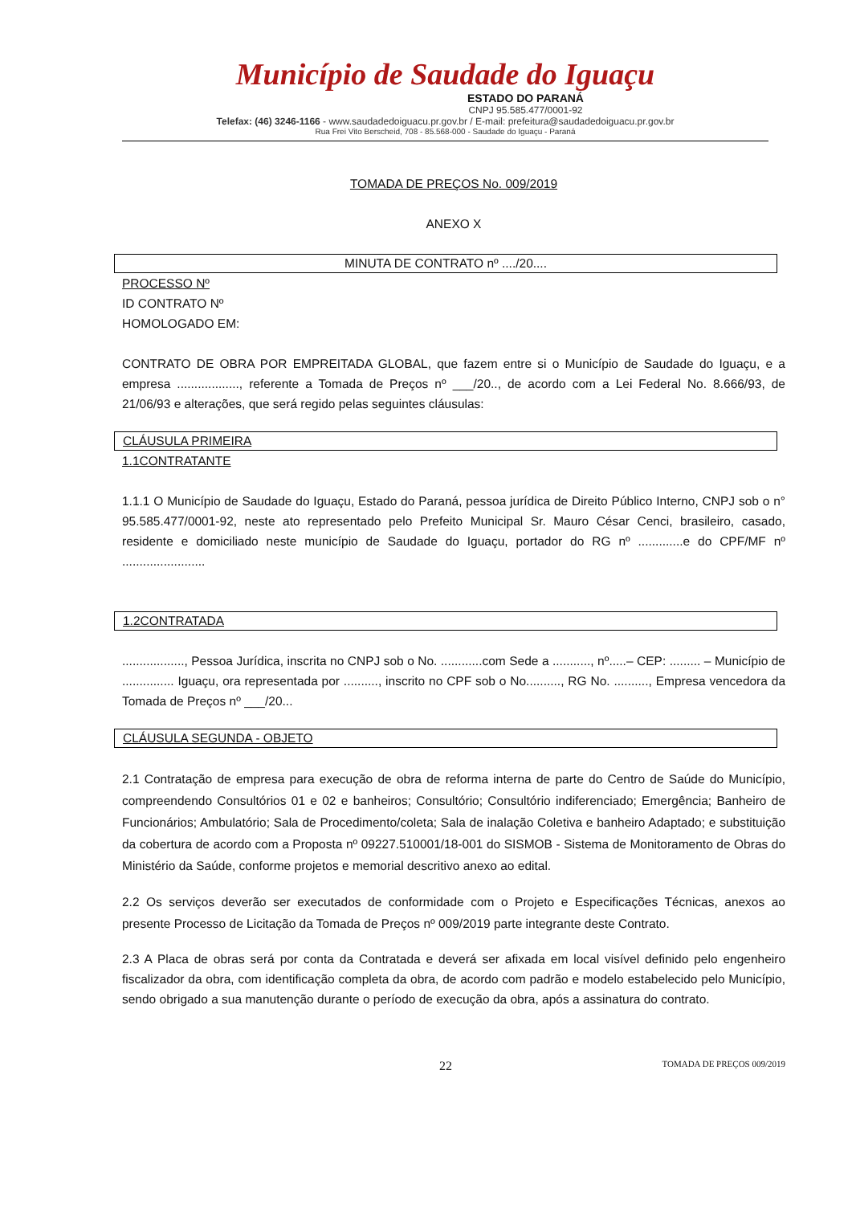Município de Saudade do Iguaçu
ESTADO DO PARANÁ
CNPJ 95.585.477/0001-92
Telefax: (46) 3246-1166 - www.saudadedoiguacu.pr.gov.br / E-mail: prefeitura@saudadedoiguacu.pr.gov.br
Rua Frei Vito Berscheid, 708 - 85.568-000 - Saudade do Iguaçu - Paraná
TOMADA DE PREÇOS No. 009/2019
ANEXO X
MINUTA DE CONTRATO nº ..../20....
PROCESSO Nº
ID CONTRATO Nº
HOMOLOGADO EM:
CONTRATO DE OBRA POR EMPREITADA GLOBAL, que fazem entre si o Município de Saudade do Iguaçu, e a empresa .................., referente a Tomada de Preços nº ___/20.., de acordo com a Lei Federal No. 8.666/93, de 21/06/93 e alterações, que será regido pelas seguintes cláusulas:
CLÁUSULA PRIMEIRA
1.1CONTRATANTE
1.1.1 O Município de Saudade do Iguaçu, Estado do Paraná, pessoa jurídica de Direito Público Interno, CNPJ sob o n° 95.585.477/0001-92, neste ato representado pelo Prefeito Municipal Sr. Mauro César Cenci, brasileiro, casado, residente e domiciliado neste município de Saudade do Iguaçu, portador do RG nº .............e do CPF/MF nº ........................
1.2CONTRATADA
.................., Pessoa Jurídica, inscrita no CNPJ sob o No. ............com Sede a ..........., nº.....– CEP: ......... – Município de ............... Iguaçu, ora representada por .........., inscrito no CPF sob o No.........., RG No. .........., Empresa vencedora da Tomada de Preços nº ___/20...
CLÁUSULA SEGUNDA - OBJETO
2.1 Contratação de empresa para execução de obra de reforma interna de parte do Centro de Saúde do Município, compreendendo Consultórios 01 e 02 e banheiros; Consultório; Consultório indiferenciado; Emergência; Banheiro de Funcionários; Ambulatório; Sala de Procedimento/coleta; Sala de inalação Coletiva e banheiro Adaptado; e substituição da cobertura de acordo com a Proposta nº 09227.510001/18-001 do SISMOB - Sistema de Monitoramento de Obras do Ministério da Saúde, conforme projetos e memorial descritivo anexo ao edital.
2.2 Os serviços deverão ser executados de conformidade com o Projeto e Especificações Técnicas, anexos ao presente Processo de Licitação da Tomada de Preços nº 009/2019 parte integrante deste Contrato.
2.3 A Placa de obras será por conta da Contratada e deverá ser afixada em local visível definido pelo engenheiro fiscalizador da obra, com identificação completa da obra, de acordo com padrão e modelo estabelecido pelo Município, sendo obrigado a sua manutenção durante o período de execução da obra, após a assinatura do contrato.
22 TOMADA DE PREÇOS 009/2019